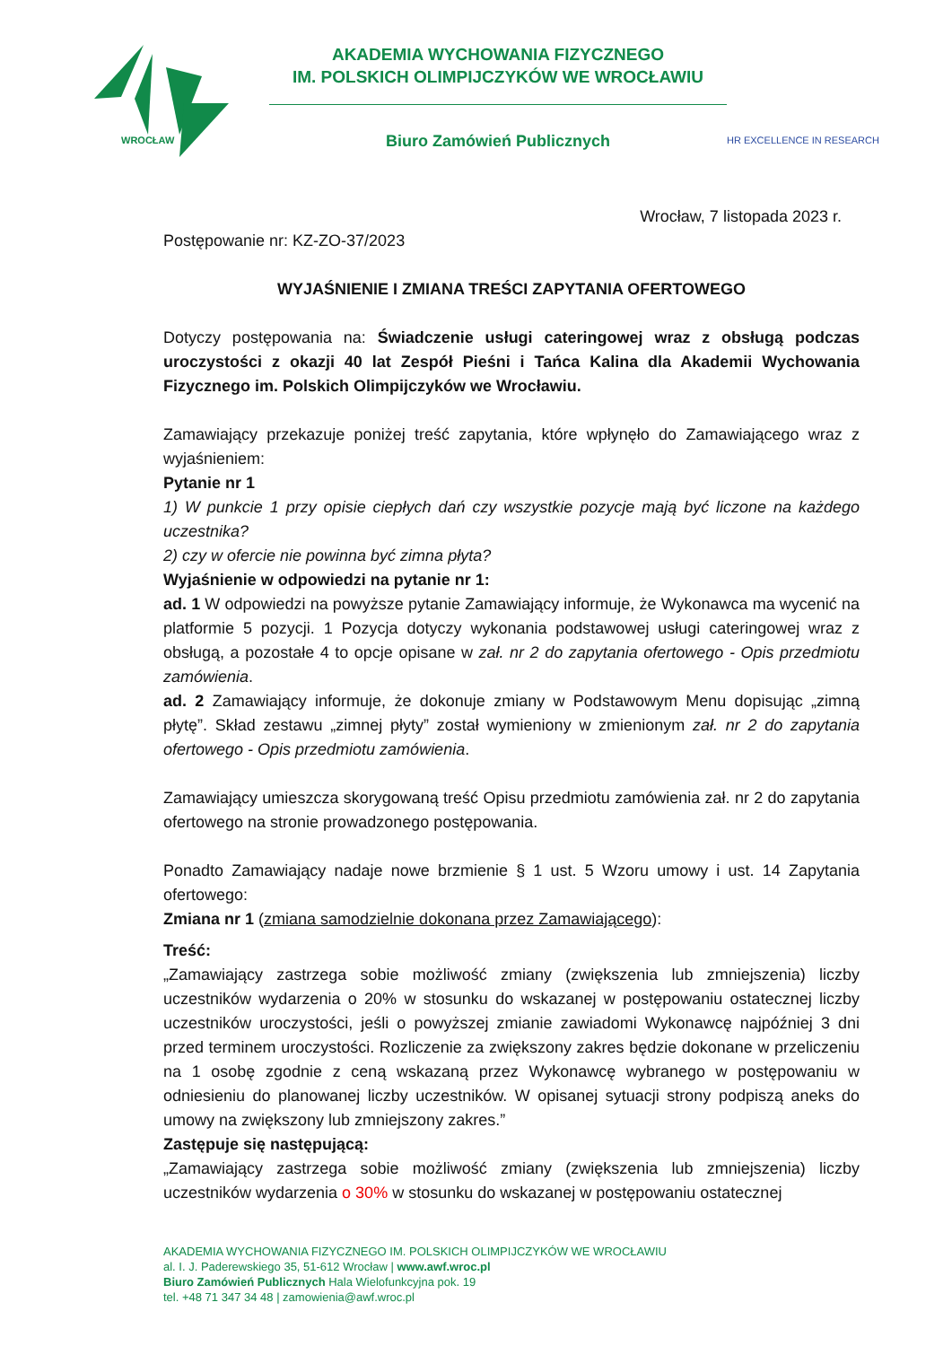WROCŁAW
AKADEMIA WYCHOWANIA FIZYCZNEGO
IM. POLSKICH OLIMPIJCZYKÓW WE WROCŁAWIU
Biuro Zamówień Publicznych
HR EXCELLENCE IN RESEARCH
Wrocław, 7 listopada 2023 r.
Postępowanie nr: KZ-ZO-37/2023
WYJAŚNIENIE I ZMIANA TREŚCI ZAPYTANIA OFERTOWEGO
Dotyczy postępowania na: Świadczenie usługi cateringowej wraz z obsługą podczas uroczystości z okazji 40 lat Zespół Pieśni i Tańca Kalina dla Akademii Wychowania Fizycznego im. Polskich Olimpijczyków we Wrocławiu.
Zamawiający przekazuje poniżej treść zapytania, które wpłynęło do Zamawiającego wraz z wyjaśnieniem:
Pytanie nr 1
1) W punkcie 1 przy opisie ciepłych dań czy wszystkie pozycje mają być liczone na każdego uczestnika?
2) czy w ofercie nie powinna być zimna płyta?
Wyjaśnienie w odpowiedzi na pytanie nr 1:
ad. 1 W odpowiedzi na powyższe pytanie Zamawiający informuje, że Wykonawca ma wycenić na platformie 5 pozycji. 1 Pozycja dotyczy wykonania podstawowej usługi cateringowej wraz z obsługą, a pozostałe 4 to opcje opisane w zał. nr 2 do zapytania ofertowego - Opis przedmiotu zamówienia.
ad. 2 Zamawiający informuje, że dokonuje zmiany w Podstawowym Menu dopisując „zimną płytę”. Skład zestawu „zimnej płyty” został wymieniony w zmienionym zał. nr 2 do zapytania ofertowego - Opis przedmiotu zamówienia.
Zamawiający umieszcza skorygowaną treść Opisu przedmiotu zamówienia zał. nr 2 do zapytania ofertowego na stronie prowadzonego postępowania.
Ponadto Zamawiający nadaje nowe brzmienie § 1 ust. 5 Wzoru umowy i ust. 14 Zapytania ofertowego:
Zmiana nr 1 (zmiana samodzielnie dokonana przez Zamawiającego):
Treść:
„Zamawiający zastrzega sobie możliwość zmiany (zwiększenia lub zmniejszenia) liczby uczestników wydarzenia o 20% w stosunku do wskazanej w postępowaniu ostatecznej liczby uczestników uroczystości, jeśli o powyższej zmianie zawiadomi Wykonawcę najpóźniej 3 dni przed terminem uroczystości. Rozliczenie za zwiększony zakres będzie dokonane w przeliczeniu na 1 osobę zgodnie z ceną wskazaną przez Wykonawcę wybranego w postępowaniu w odniesieniu do planowanej liczby uczestników. W opisanej sytuacji strony podpiszą aneks do umowy na zwiększony lub zmniejszony zakres.”
Zastępuje się następującą:
„Zamawiający zastrzega sobie możliwość zmiany (zwiększenia lub zmniejszenia) liczby uczestników wydarzenia o 30% w stosunku do wskazanej w postępowaniu ostatecznej
AKADEMIA WYCHOWANIA FIZYCZNEGO IM. POLSKICH OLIMPIJCZYKÓW WE WROCŁAWIU
al. I. J. Paderewskiego 35, 51-612 Wrocław | www.awf.wroc.pl
Biuro Zamówień Publicznych Hala Wielofunkcyjna pok. 19
tel. +48 71 347 34 48 | zamowienia@awf.wroc.pl